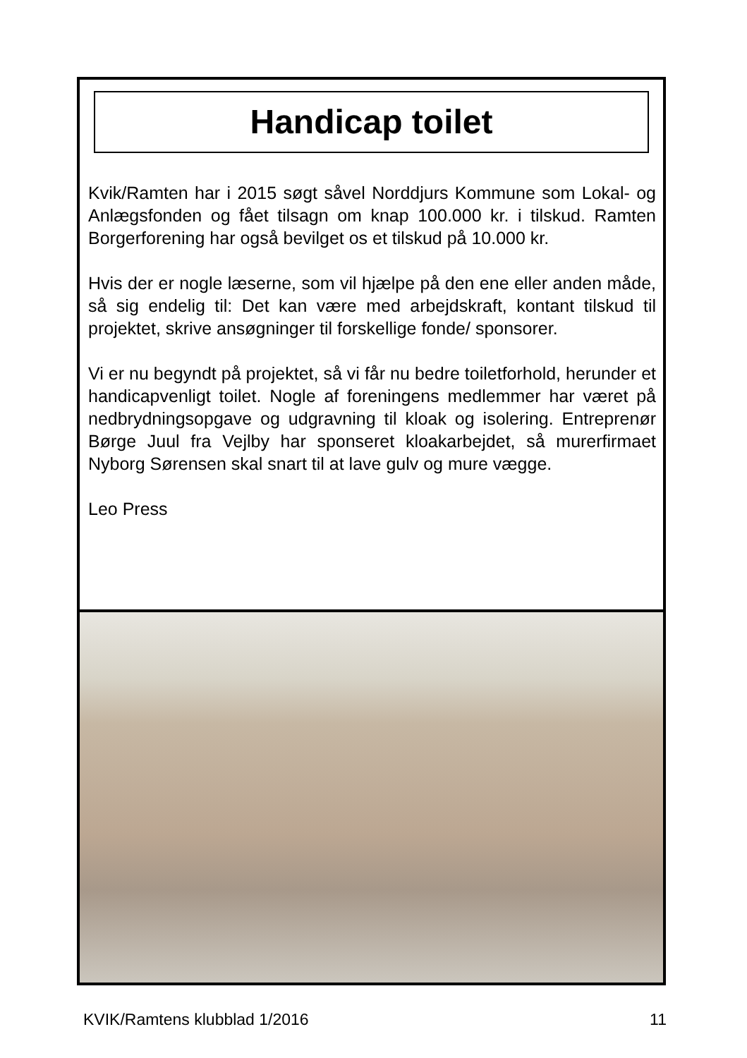Handicap toilet
Kvik/Ramten har i 2015 søgt såvel Norddjurs Kommune som Lokal- og Anlægsfonden og fået tilsagn om knap 100.000 kr. i tilskud. Ramten Borgerforening har også bevilget os et tilskud på 10.000 kr.
Hvis der er nogle læserne, som vil hjælpe på den ene eller anden måde, så sig endelig til: Det kan være med arbejdskraft, kontant tilskud til projektet, skrive ansøgninger til forskellige fonde/ sponsorer.
Vi er nu begyndt på projektet, så vi får nu bedre toiletforhold, herunder et handicapvenligt toilet. Nogle af foreningens medlemmer har været på nedbrydningsopgave og udgravning til kloak og isolering. Entreprenør Børge Juul fra Vejlby har sponseret kloakarbejdet, så murerfirmaet Nyborg Sørensen skal snart til at lave gulv og mure vægge.
Leo Press
KVIK/Ramtens klubblad 1/2016 11